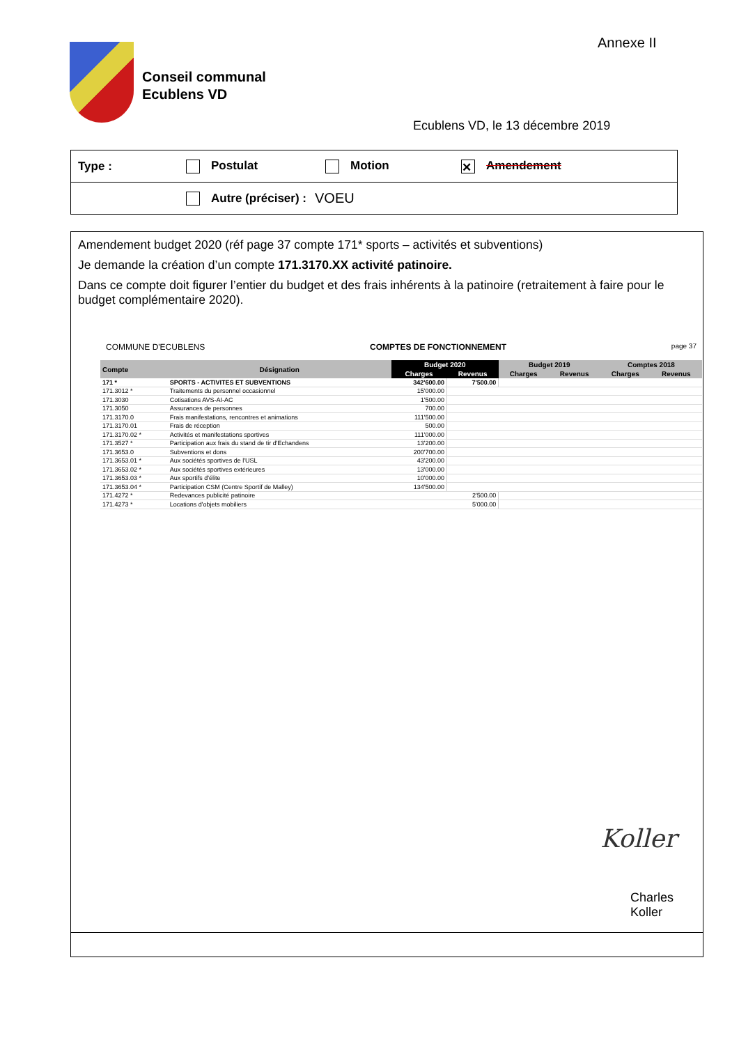Annexe II
Conseil communal
Ecublens VD
Ecublens VD, le 13 décembre 2019
Type : Postulat Motion ✕ Amendement
Autre (préciser) : VOEU
Amendement budget 2020 (réf page 37 compte 171* sports – activités et subventions)
Je demande la création d’un compte 171.3170.XX activité patinoire.
Dans ce compte doit figurer l’entier du budget et des frais inhérents à la patinoire (retraitement à faire pour le budget complémentaire 2020).
COMMUNE D'ECUBLENS COMPTES DE FONCTIONNEMENT page 37
| Compte | Désignation | Budget 2020 | | Budget 2019 | | Comptes 2018 | |
| --- | --- | --- | --- | --- | --- | --- | --- |
| | | Charges | Revenus | Charges | Revenus | Charges | Revenus |
| 171 * | SPORTS - ACTIVITES ET SUBVENTIONS | 342'600.00 | 7'500.00 | | | | |
| 171.3012 * | Traitements du personnel occasionnel | 15'000.00 | | | | | |
| 171.3030 | Cotisations AVS-AI-AC | 1'500.00 | | | | | |
| 171.3050 | Assurances de personnes | 700.00 | | | | | |
| 171.3170.0 | Frais manifestations, rencontres et animations | 111'500.00 | | | | | |
| 171.3170.01 | Frais de réception | 500.00 | | | | | |
| 171.3170.02 * | Activités et manifestations sportives | 111'000.00 | | | | | |
| 171.3527 * | Participation aux frais du stand de tir d'Echandens | 13'200.00 | | | | | |
| 171.3653.0 | Subventions et dons | 200'700.00 | | | | | |
| 171.3653.01 * | Aux sociétés sportives de l'USL | 43'200.00 | | | | | |
| 171.3653.02 * | Aux sociétés sportives extérieures | 13'000.00 | | | | | |
| 171.3653.03 * | Aux sportifs d'élite | 10'000.00 | | | | | |
| 171.3653.04 * | Participation CSM (Centre Sportif de Malley) | 134'500.00 | | | | | |
| 171.4272 * | Redevances publicité patinoire | | 2'500.00 | | | | |
| 171.4273 * | Locations d'objets mobiliers | | 5'000.00 | | | | |
Koller
Charles Koller